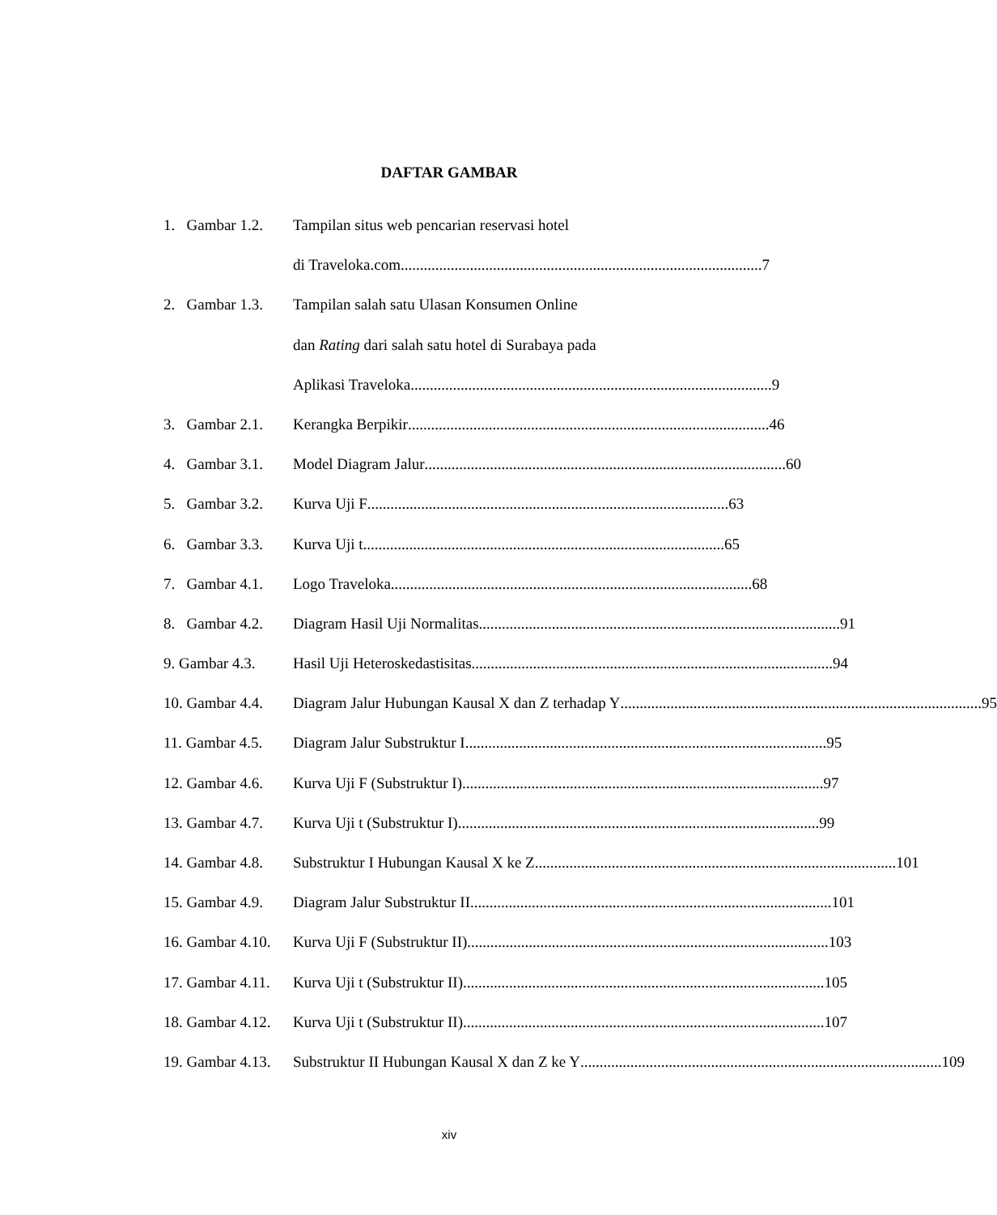DAFTAR GAMBAR
1. Gambar 1.2. Tampilan situs web pencarian reservasi hotel
di Traveloka.com.............................................................................................. 7
2. Gambar 1.3. Tampilan salah satu Ulasan Konsumen Online
dan Rating dari salah satu hotel di Surabaya pada
Aplikasi Traveloka.............................................................................................. 9
3. Gambar 2.1. Kerangka Berpikir.............................................................................................. 46
4. Gambar 3.1. Model Diagram Jalur.............................................................................................. 60
5. Gambar 3.2. Kurva Uji F.............................................................................................. 63
6. Gambar 3.3. Kurva Uji t.............................................................................................. 65
7. Gambar 4.1. Logo Traveloka.............................................................................................. 68
8. Gambar 4.2. Diagram Hasil Uji Normalitas.............................................................................................. 91
9. Gambar 4.3. Hasil Uji Heteroskedastisitas.............................................................................................. 94
10. Gambar 4.4. Diagram Jalur Hubungan Kausal X dan Z terhadap Y.............................................................................................. 95
11. Gambar 4.5. Diagram Jalur Substruktur I.............................................................................................. 95
12. Gambar 4.6. Kurva Uji F (Substruktur I).............................................................................................. 97
13. Gambar 4.7. Kurva Uji t (Substruktur I).............................................................................................. 99
14. Gambar 4.8. Substruktur I Hubungan Kausal X ke Z.............................................................................................. 101
15. Gambar 4.9. Diagram Jalur Substruktur II.............................................................................................. 101
16. Gambar 4.10. Kurva Uji F (Substruktur II).............................................................................................. 103
17. Gambar 4.11. Kurva Uji t (Substruktur II).............................................................................................. 105
18. Gambar 4.12. Kurva Uji t (Substruktur II).............................................................................................. 107
19. Gambar 4.13. Substruktur II Hubungan Kausal X dan Z ke Y.............................................................................................. 109
xiv